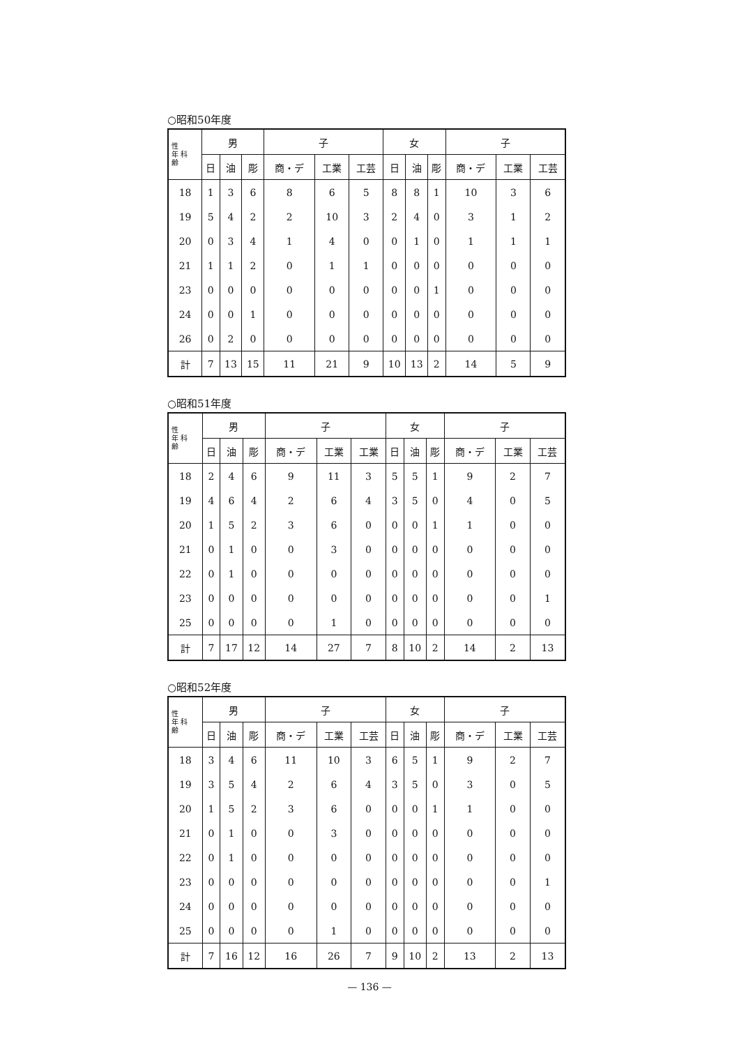○昭和50年度
| 性 年 科 齢 | 男 | | | 子 | | | 女 | | | 子 | | |
| --- | --- | --- | --- | --- | --- | --- | --- | --- | --- | --- | --- | --- |
| | 日 | 油 | 彫 | 商・デ | 工業 | 工芸 | 日 | 油 | 彫 | 商・デ | 工業 | 工芸 |
| 18 | 1 | 3 | 6 | 8 | 6 | 5 | 8 | 8 | 1 | 10 | 3 | 6 |
| 19 | 5 | 4 | 2 | 2 | 10 | 3 | 2 | 4 | 0 | 3 | 1 | 2 |
| 20 | 0 | 3 | 4 | 1 | 4 | 0 | 0 | 1 | 0 | 1 | 1 | 1 |
| 21 | 1 | 1 | 2 | 0 | 1 | 1 | 0 | 0 | 0 | 0 | 0 | 0 |
| 23 | 0 | 0 | 0 | 0 | 0 | 0 | 0 | 0 | 1 | 0 | 0 | 0 |
| 24 | 0 | 0 | 1 | 0 | 0 | 0 | 0 | 0 | 0 | 0 | 0 | 0 |
| 26 | 0 | 2 | 0 | 0 | 0 | 0 | 0 | 0 | 0 | 0 | 0 | 0 |
| 計 | 7 | 13 | 15 | 11 | 21 | 9 | 10 | 13 | 2 | 14 | 5 | 9 |
○昭和51年度
| 性 年 科 齢 | 男 | | | 子 | | | 女 | | | 子 | | |
| --- | --- | --- | --- | --- | --- | --- | --- | --- | --- | --- | --- | --- |
| | 日 | 油 | 彫 | 商・デ | 工業 | 工業 | 日 | 油 | 彫 | 商・デ | 工業 | 工芸 |
| 18 | 2 | 4 | 6 | 9 | 11 | 3 | 5 | 5 | 1 | 9 | 2 | 7 |
| 19 | 4 | 6 | 4 | 2 | 6 | 4 | 3 | 5 | 0 | 4 | 0 | 5 |
| 20 | 1 | 5 | 2 | 3 | 6 | 0 | 0 | 0 | 1 | 1 | 0 | 0 |
| 21 | 0 | 1 | 0 | 0 | 3 | 0 | 0 | 0 | 0 | 0 | 0 | 0 |
| 22 | 0 | 1 | 0 | 0 | 0 | 0 | 0 | 0 | 0 | 0 | 0 | 0 |
| 23 | 0 | 0 | 0 | 0 | 0 | 0 | 0 | 0 | 0 | 0 | 0 | 1 |
| 25 | 0 | 0 | 0 | 0 | 1 | 0 | 0 | 0 | 0 | 0 | 0 | 0 |
| 計 | 7 | 17 | 12 | 14 | 27 | 7 | 8 | 10 | 2 | 14 | 2 | 13 |
○昭和52年度
| 性 年 科 齢 | 男 | | | 子 | | | 女 | | | 子 | | |
| --- | --- | --- | --- | --- | --- | --- | --- | --- | --- | --- | --- | --- |
| | 日 | 油 | 彫 | 商・デ | 工業 | 工芸 | 日 | 油 | 彫 | 商・デ | 工業 | 工芸 |
| 18 | 3 | 4 | 6 | 11 | 10 | 3 | 6 | 5 | 1 | 9 | 2 | 7 |
| 19 | 3 | 5 | 4 | 2 | 6 | 4 | 3 | 5 | 0 | 3 | 0 | 5 |
| 20 | 1 | 5 | 2 | 3 | 6 | 0 | 0 | 0 | 1 | 1 | 0 | 0 |
| 21 | 0 | 1 | 0 | 0 | 3 | 0 | 0 | 0 | 0 | 0 | 0 | 0 |
| 22 | 0 | 1 | 0 | 0 | 0 | 0 | 0 | 0 | 0 | 0 | 0 | 0 |
| 23 | 0 | 0 | 0 | 0 | 0 | 0 | 0 | 0 | 0 | 0 | 0 | 1 |
| 24 | 0 | 0 | 0 | 0 | 0 | 0 | 0 | 0 | 0 | 0 | 0 | 0 |
| 25 | 0 | 0 | 0 | 0 | 1 | 0 | 0 | 0 | 0 | 0 | 0 | 0 |
| 計 | 7 | 16 | 12 | 16 | 26 | 7 | 9 | 10 | 2 | 13 | 2 | 13 |
— 136 —